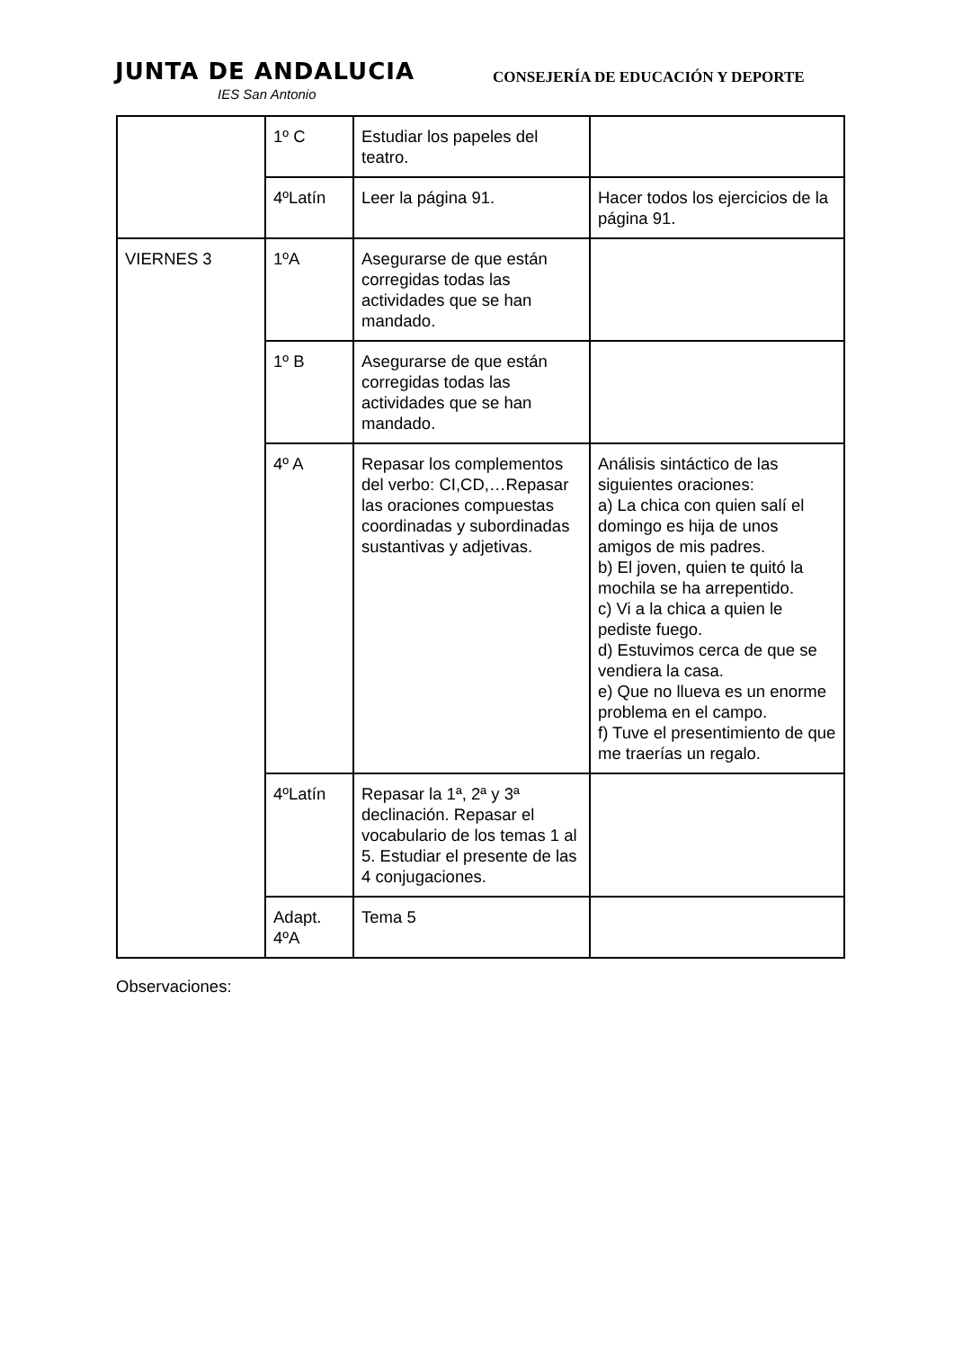JUNTA DE ANDALUCIA
IES San Antonio
CONSEJERÍA DE EDUCACIÓN Y DEPORTE
| | 1º C | Estudiar los papeles del teatro. | |
| | 4ºLatín | Leer la página 91. | Hacer todos los ejercicios de la página 91. |
| VIERNES 3 | 1ºA | Asegurarse de que están corregidas todas las actividades que se han mandado. | |
| | 1º B | Asegurarse de que están corregidas todas las actividades que se han mandado. | |
| | 4º A | Repasar los complementos del verbo: CI,CD,…Repasar las oraciones compuestas coordinadas y subordinadas sustantivas y adjetivas. | Análisis sintáctico de las siguientes oraciones: a) La chica con quien salí el domingo es hija de unos amigos de mis padres. b) El joven, quien te quitó la mochila se ha arrepentido. c) Vi a la chica a quien le pediste fuego. d) Estuvimos cerca de que se vendiera la casa. e) Que no llueva es un enorme problema en el campo. f) Tuve el presentimiento de que me traerías un regalo. |
| | 4ºLatín | Repasar la 1ª, 2ª y 3ª declinación. Repasar el vocabulario de los temas 1 al 5. Estudiar el presente de las 4 conjugaciones. | |
| | Adapt. 4ºA | Tema 5 | |
Observaciones: